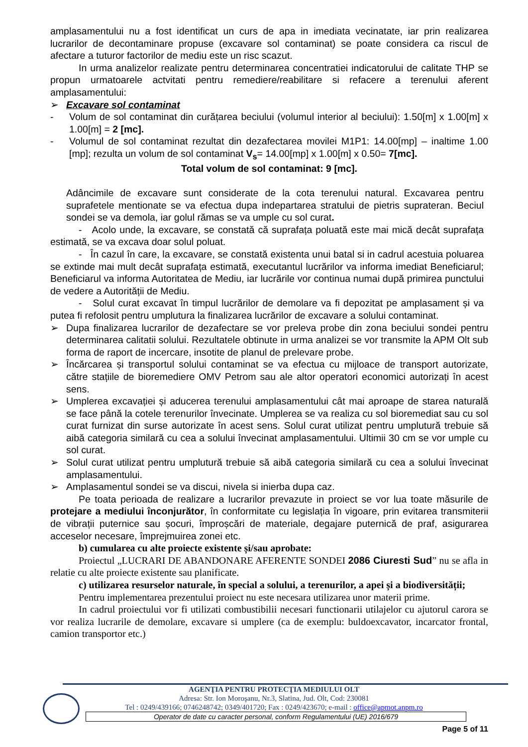amplasamentului nu a fost identificat un curs de apa in imediata vecinatate, iar prin realizarea lucrarilor de decontaminare propuse (excavare sol contaminat) se poate considera ca riscul de afectare a tuturor factorilor de mediu este un risc scazut.
In urma analizelor realizate pentru determinarea concentratiei indicatorului de calitate THP se propun urmatoarele actvitati pentru remediere/reabilitare si refacere a terenului aferent amplasamentului:
➢ Excavare sol contaminat
- Volum de sol contaminat din curățarea beciului (volumul interior al beciului): 1.50[m] x 1.00[m] x 1.00[m] = 2 [mc].
- Volumul de sol contaminat rezultat din dezafectarea movilei M1P1: 14.00[mp] – inaltime 1.00 [mp]; rezulta un volum de sol contaminat V<sub>s</sub>= 14.00[mp] x 1.00[m] x 0.50= 7[mc].
Total volum de sol contaminat: 9 [mc].
Adâncimile de excavare sunt considerate de la cota terenului natural. Excavarea pentru suprafetele mentionate se va efectua dupa indepartarea stratului de pietris suprateran. Beciul sondei se va demola, iar golul rămas se va umple cu sol curat.
- Acolo unde, la excavare, se constată că suprafața poluată este mai mică decât suprafața estimată, se va excava doar solul poluat.
- În cazul în care, la excavare, se constată existenta unui batal si in cadrul acestuia poluarea se extinde mai mult decât suprafața estimată, executantul lucrărilor va informa imediat Beneficiarul; Beneficiarul va informa Autoritatea de Mediu, iar lucrările vor continua numai după primirea punctului de vedere a Autorității de Mediu.
- Solul curat excavat în timpul lucrărilor de demolare va fi depozitat pe amplasament și va putea fi refolosit pentru umplutura la finalizarea lucrărilor de excavare a solului contaminat.
➢ Dupa finalizarea lucrarilor de dezafectare se vor preleva probe din zona beciului sondei pentru determinarea calitatii solului. Rezultatele obtinute in urma analizei se vor transmite la APM Olt sub forma de raport de incercare, insotite de planul de prelevare probe.
➢ Încărcarea și transportul solului contaminat se va efectua cu mijloace de transport autorizate, către stațiile de bioremediere OMV Petrom sau ale altor operatori economici autorizați în acest sens.
➢ Umplerea excavației și aducerea terenului amplasamentului cât mai aproape de starea naturală se face până la cotele terenurilor învecinate. Umplerea se va realiza cu sol bioremediat sau cu sol curat furnizat din surse autorizate în acest sens. Solul curat utilizat pentru umplutură trebuie să aibă categoria similară cu cea a solului învecinat amplasamentului. Ultimii 30 cm se vor umple cu sol curat.
➢ Solul curat utilizat pentru umplutură trebuie să aibă categoria similară cu cea a solului învecinat amplasamentului.
➢ Amplasamentul sondei se va discui, nivela si inierba dupa caz.
Pe toata perioada de realizare a lucrarilor prevazute in proiect se vor lua toate măsurile de protejare a mediului înconjurător, în conformitate cu legislația în vigoare, prin evitarea transmiterii de vibrații puternice sau șocuri, împroșcări de materiale, degajare puternică de praf, asigurarea acceselor necesare, împrejmuirea zonei etc.
b) cumularea cu alte proiecte existente și/sau aprobate:
Proiectul „LUCRARI DE ABANDONARE AFERENTE SONDEI 2086 Ciuresti Sud” nu se afla in relatie cu alte proiecte existente sau planificate.
c) utilizarea resurselor naturale, în special a solului, a terenurilor, a apei și a biodiversității;
Pentru implementarea prezentului proiect nu este necesara utilizarea unor materii prime.
In cadrul proiectului vor fi utilizati combustibilii necesari functionarii utilajelor cu ajutorul carora se vor realiza lucrarile de demolare, excavare si umplere (ca de exemplu: buldoexcavator, incarcator frontal, camion transportor etc.)
AGENŢIA PENTRU PROTECŢIA MEDIULUI OLT
Adresa: Str. Ion Moroşanu, Nr.3, Slatina, Jud. Olt, Cod: 230081
Tel : 0249/439166; 0746248742; 0349/401720; Fax : 0249/423670; e-mail : office@apmot.anpm.ro
Operator de date cu caracter personal, conform Regulamentului (UE) 2016/679
Page 5 of 11